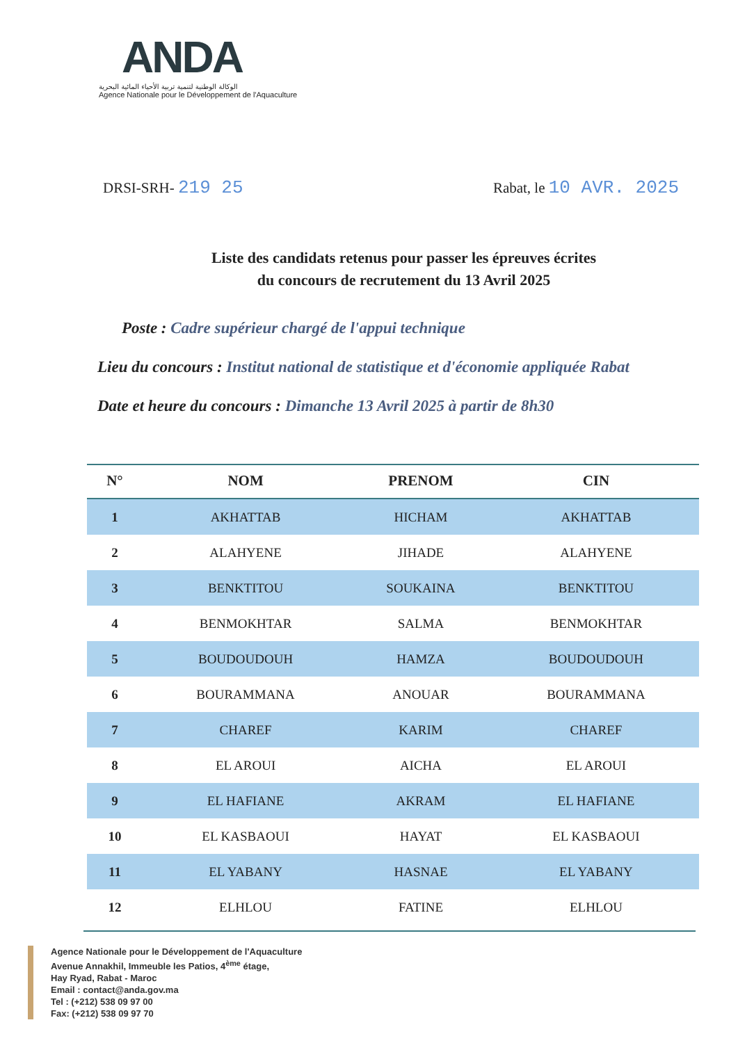ANDA
الوكالة الوطنية لتنمية تربية الأحياء المائية البحرية
Agence Nationale pour le Développement de l'Aquaculture
DRSI-SRH- 219 25
Rabat, le 10 AVR. 2025
Liste des candidats retenus pour passer les épreuves écrites
du concours de recrutement du 13 Avril 2025
Poste : Cadre supérieur chargé de l'appui technique
Lieu du concours : Institut national de statistique et d'économie appliquée Rabat
Date et heure du concours : Dimanche 13 Avril 2025 à partir de 8h30
| N° | NOM | PRENOM | CIN |
| --- | --- | --- | --- |
| 1 | AKHATTAB | HICHAM | AKHATTAB |
| 2 | ALAHYENE | JIHADE | ALAHYENE |
| 3 | BENKTITOU | SOUKAINA | BENKTITOU |
| 4 | BENMOKHTAR | SALMA | BENMOKHTAR |
| 5 | BOUDOUDOUH | HAMZA | BOUDOUDOUH |
| 6 | BOURAMMANA | ANOUAR | BOURAMMANA |
| 7 | CHAREF | KARIM | CHAREF |
| 8 | EL AROUI | AICHA | EL AROUI |
| 9 | EL HAFIANE | AKRAM | EL HAFIANE |
| 10 | EL KASBAOUI | HAYAT | EL KASBAOUI |
| 11 | EL YABANY | HASNAE | EL YABANY |
| 12 | ELHLOU | FATINE | ELHLOU |
Agence Nationale pour le Développement de l'Aquaculture
Avenue Annakhil, Immeuble les Patios, 4<sup>ème</sup> étage,
Hay Ryad, Rabat - Maroc
Email : contact@anda.gov.ma
Tel : (+212) 538 09 97 00
Fax: (+212) 538 09 97 70